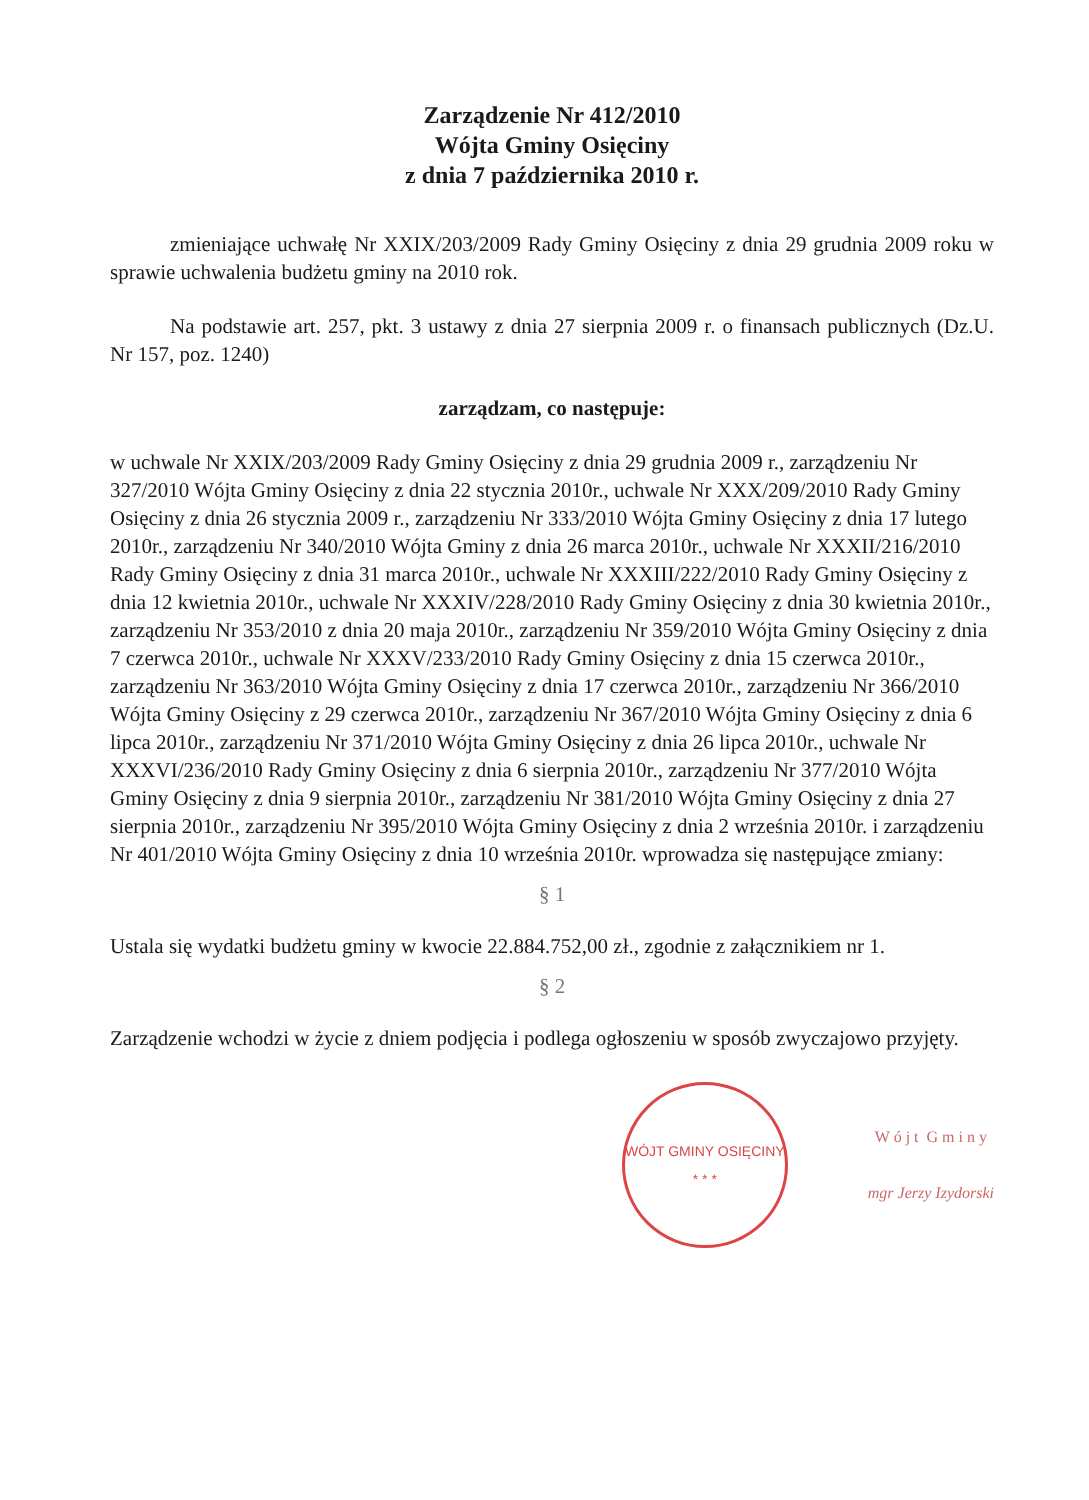Zarządzenie Nr 412/2010
Wójta Gminy Osięciny
z dnia 7 października 2010 r.
zmieniające uchwałę Nr XXIX/203/2009 Rady Gminy Osięciny z dnia 29 grudnia 2009 roku w sprawie uchwalenia budżetu gminy na 2010 rok.
Na podstawie art. 257, pkt. 3 ustawy z dnia 27 sierpnia 2009 r. o finansach publicznych (Dz.U. Nr 157, poz. 1240)
zarządzam, co następuje:
w uchwale Nr XXIX/203/2009 Rady Gminy Osięciny z dnia 29 grudnia 2009 r., zarządzeniu Nr 327/2010 Wójta Gminy Osięciny z dnia 22 stycznia 2010r., uchwale Nr XXX/209/2010 Rady Gminy Osięciny z dnia 26 stycznia 2009 r., zarządzeniu Nr 333/2010 Wójta Gminy Osięciny z dnia 17 lutego 2010r., zarządzeniu Nr 340/2010 Wójta Gminy z dnia 26 marca 2010r., uchwale Nr XXXII/216/2010 Rady Gminy Osięciny z dnia 31 marca 2010r., uchwale Nr XXXIII/222/2010 Rady Gminy Osięciny z dnia 12 kwietnia 2010r., uchwale Nr XXXIV/228/2010 Rady Gminy Osięciny z dnia 30 kwietnia 2010r., zarządzeniu Nr 353/2010 z dnia 20 maja 2010r., zarządzeniu Nr 359/2010 Wójta Gminy Osięciny z dnia 7 czerwca 2010r., uchwale Nr XXXV/233/2010 Rady Gminy Osięciny z dnia 15 czerwca 2010r., zarządzeniu Nr 363/2010 Wójta Gminy Osięciny z dnia 17 czerwca 2010r., zarządzeniu Nr 366/2010 Wójta Gminy Osięciny z 29 czerwca 2010r., zarządzeniu Nr 367/2010 Wójta Gminy Osięciny z dnia 6 lipca 2010r., zarządzeniu Nr 371/2010 Wójta Gminy Osięciny z dnia 26 lipca 2010r., uchwale Nr XXXVI/236/2010 Rady Gminy Osięciny z dnia 6 sierpnia 2010r., zarządzeniu Nr 377/2010 Wójta Gminy Osięciny z dnia 9 sierpnia 2010r., zarządzeniu Nr 381/2010 Wójta Gminy Osięciny z dnia 27 sierpnia 2010r., zarządzeniu Nr 395/2010 Wójta Gminy Osięciny z dnia 2 września 2010r. i zarządzeniu Nr 401/2010 Wójta Gminy Osięciny z dnia 10 września 2010r. wprowadza się następujące zmiany:
§ 1
Ustala się wydatki budżetu gminy w kwocie 22.884.752,00 zł., zgodnie z załącznikiem nr 1.
§ 2
Zarządzenie wchodzi w życie z dniem podjęcia i podlega ogłoszeniu w sposób zwyczajowo przyjęty.
WÓJT GMINY OSIĘCINY
* * *
W ó j t G m i n y
mgr Jerzy Izydorski